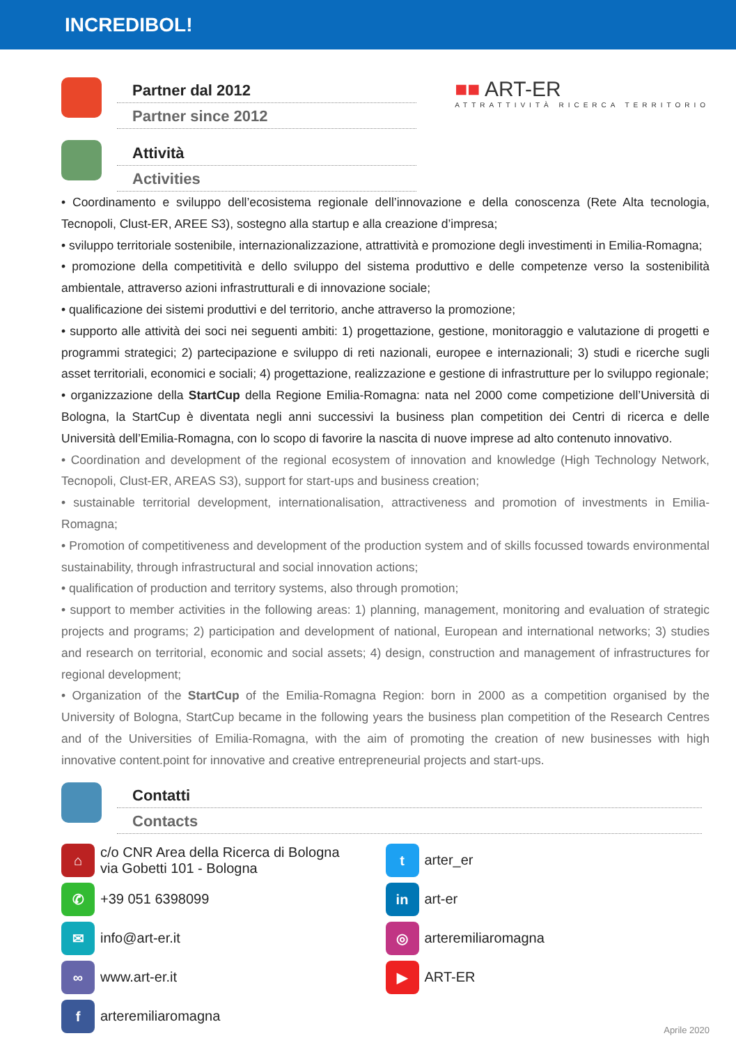INCREDIBOL!
Partner dal 2012
Partner since 2012
■■ ART-ER
ATTRATTIVITÀ RICERCA TERRITORIO
Attività
Activities
• Coordinamento e sviluppo dell’ecosistema regionale dell’innovazione e della conoscenza (Rete Alta tecnologia, Tecnopoli, Clust-ER, AREE S3), sostegno alla startup e alla creazione d’impresa;
• sviluppo territoriale sostenibile, internazionalizzazione, attrattività e promozione degli investimenti in Emilia-Romagna;
• promozione della competitività e dello sviluppo del sistema produttivo e delle competenze verso la sostenibilità ambientale, attraverso azioni infrastrutturali e di innovazione sociale;
• qualificazione dei sistemi produttivi e del territorio, anche attraverso la promozione;
• supporto alle attività dei soci nei seguenti ambiti: 1) progettazione, gestione, monitoraggio e valutazione di progetti e programmi strategici; 2) partecipazione e sviluppo di reti nazionali, europee e internazionali; 3) studi e ricerche sugli asset territoriali, economici e sociali; 4) progettazione, realizzazione e gestione di infrastrutture per lo sviluppo regionale;
• organizzazione della StartCup della Regione Emilia-Romagna: nata nel 2000 come competizione dell’Università di Bologna, la StartCup è diventata negli anni successivi la business plan competition dei Centri di ricerca e delle Università dell’Emilia-Romagna, con lo scopo di favorire la nascita di nuove imprese ad alto contenuto innovativo.
• Coordination and development of the regional ecosystem of innovation and knowledge (High Technology Network, Tecnopoli, Clust-ER, AREAS S3), support for start-ups and business creation;
• sustainable territorial development, internationalisation, attractiveness and promotion of investments in Emilia-Romagna;
• Promotion of competitiveness and development of the production system and of skills focussed towards environmental sustainability, through infrastructural and social innovation actions;
• qualification of production and territory systems, also through promotion;
• support to member activities in the following areas: 1) planning, management, monitoring and evaluation of strategic projects and programs; 2) participation and development of national, European and international networks; 3) studies and research on territorial, economic and social assets; 4) design, construction and management of infrastructures for regional development;
• Organization of the StartCup of the Emilia-Romagna Region: born in 2000 as a competition organised by the University of Bologna, StartCup became in the following years the business plan competition of the Research Centres and of the Universities of Emilia-Romagna, with the aim of promoting the creation of new businesses with high innovative content.point for innovative and creative entrepreneurial projects and start-ups.
Contatti
Contacts
⌂
c/o CNR Area della Ricerca di Bologna
via Gobetti 101 - Bologna
✆
+39 051 6398099
✉
info@art-er.it
∞
www.art-er.it
f
arteremiliaromagna
t
arter_er
in
art-er
◎
arteremiliaromagna
▶
ART-ER
Aprile 2020